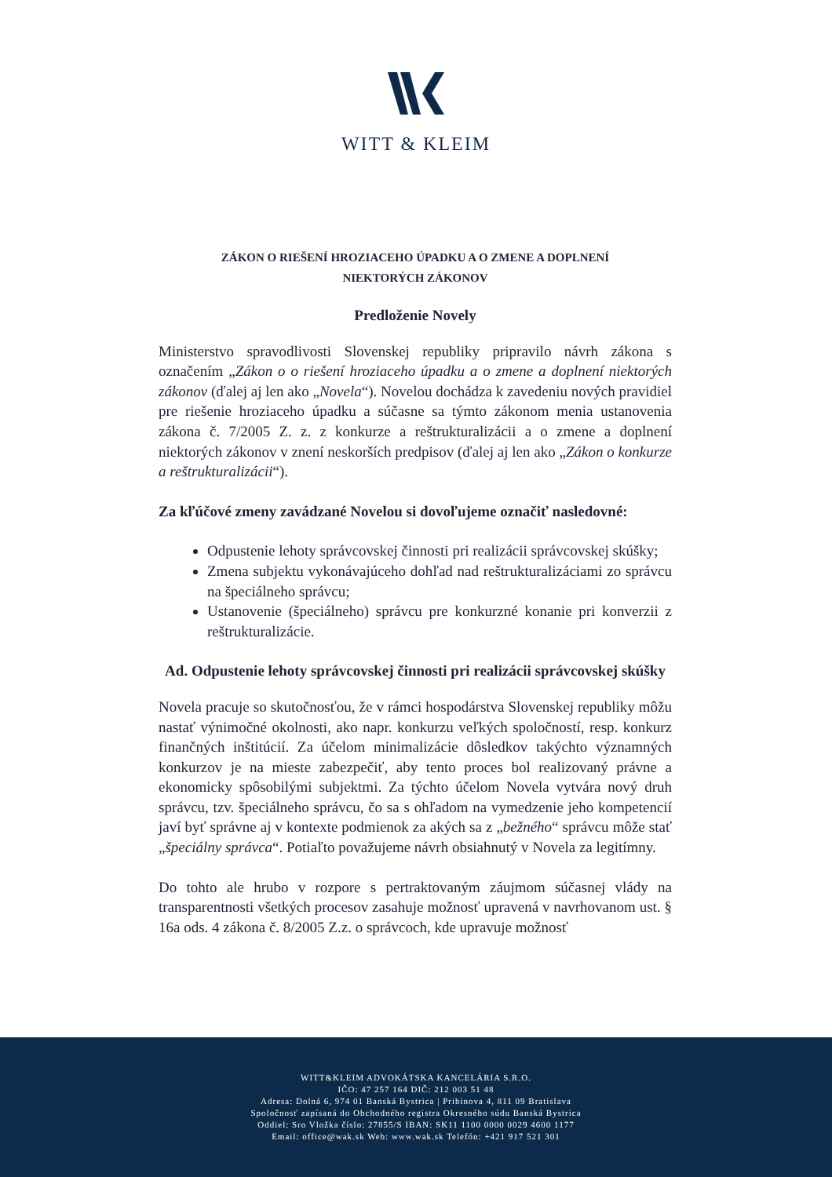WITT & KLEIM
ZÁKON O RIEŠENÍ HROZIACEHO ÚPADKU A O ZMENE A DOPLNENÍ
NIEKTORÝCH ZÁKONOV
Predloženie Novely
Ministerstvo spravodlivosti Slovenskej republiky pripravilo návrh zákona s označením „Zákon o o riešení hroziaceho úpadku a o zmene a doplnení niektorých zákonov (ďalej aj len ako „Novela“). Novelou dochádza k zavedeniu nových pravidiel pre riešenie hroziaceho úpadku a súčasne sa týmto zákonom menia ustanovenia zákona č. 7/2005 Z. z. z konkurze a reštrukturalizácii a o zmene a doplnení niektorých zákonov v znení neskorších predpisov (ďalej aj len ako „Zákon o konkurze a reštrukturalizácii“).
Za kľúčové zmeny zavádzané Novelou si dovoľujeme označiť nasledovné:
Odpustenie lehoty správcovskej činnosti pri realizácii správcovskej skúšky;
Zmena subjektu vykonávajúceho dohľad nad reštrukturalizáciami zo správcu na špeciálneho správcu;
Ustanovenie (špeciálneho) správcu pre konkurzné konanie pri konverzii z reštrukturalizácie.
Ad. Odpustenie lehoty správcovskej činnosti pri realizácii správcovskej skúšky
Novela pracuje so skutočnosťou, že v rámci hospodárstva Slovenskej republiky môžu nastať výnimočné okolnosti, ako napr. konkurzu veľkých spoločností, resp. konkurz finančných inštitúcií. Za účelom minimalizácie dôsledkov takýchto významných konkurzov je na mieste zabezpečiť, aby tento proces bol realizovaný právne a ekonomicky spôsobilými subjektmi. Za týchto účelom Novela vytvára nový druh správcu, tzv. špeciálneho správcu, čo sa s ohľadom na vymedzenie jeho kompetencií javí byť správne aj v kontexte podmienok za akých sa z „bežného“ správcu môže stať „špeciálny správca“. Potiaľto považujeme návrh obsiahnutý v Novela za legitímny.
Do tohto ale hrubo v rozpore s pertraktovaným záujmom súčasnej vlády na transparentnosti všetkých procesov zasahuje možnosť upravená v navrhovanom ust. § 16a ods. 4 zákona č. 8/2005 Z.z. o správcoch, kde upravuje možnosť
WITT&KLEIM ADVOKÁTSKA KANCELÁRIA S.R.O.
IČO: 47 257 164 DIČ: 212 003 51 48
Adresa: Dolná 6, 974 01 Banská Bystrica | Pribinova 4, 811 09 Bratislava
Spoločnosť zapísaná do Obchodného registra Okresného súdu Banská Bystrica
Oddiel: Sro Vložka číslo: 27855/S IBAN: SK11 1100 0000 0029 4600 1177
Email: office@wak.sk Web: www.wak.sk Telefón: +421 917 521 301